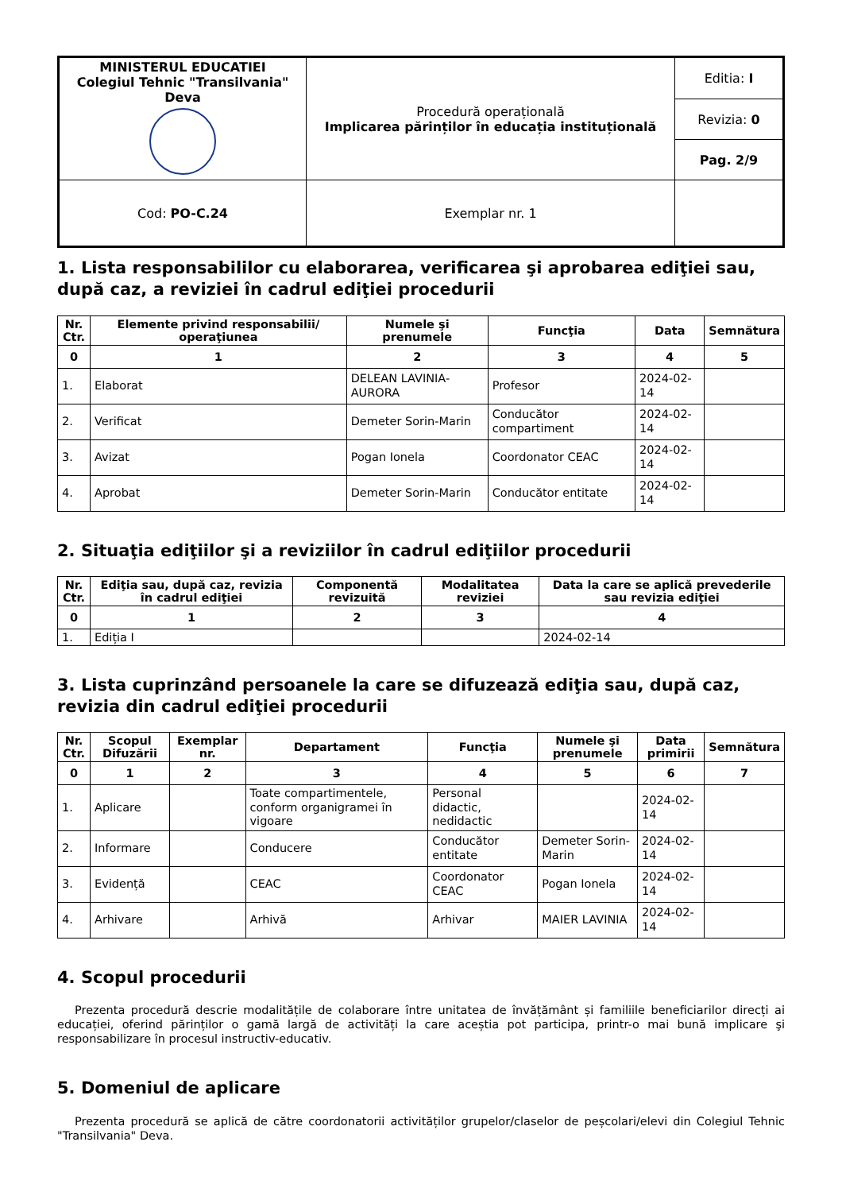| MINISTERUL EDUCATIEI Colegiul Tehnic "Transilvania" Deva | Procedură operațională Implicarea părinților în educația instituțională | Editia: I |
| | | Revizia: 0 |
| | | Pag. 2/9 |
| Cod: PO-C.24 | Exemplar nr. 1 | |
1. Lista responsabililor cu elaborarea, verificarea şi aprobarea ediţiei sau, după caz, a reviziei în cadrul ediţiei procedurii
| Nr. Ctr. | Elemente privind responsabilii/ operaţiunea | Numele şi prenumele | Funcţia | Data | Semnătura |
| --- | --- | --- | --- | --- | --- |
| 0 | 1 | 2 | 3 | 4 | 5 |
| 1. | Elaborat | DELEAN LAVINIA-AURORA | Profesor | 2024-02-14 | |
| 2. | Verificat | Demeter Sorin-Marin | Conducător compartiment | 2024-02-14 | |
| 3. | Avizat | Pogan Ionela | Coordonator CEAC | 2024-02-14 | |
| 4. | Aprobat | Demeter Sorin-Marin | Conducător entitate | 2024-02-14 | |
2. Situaţia ediţiilor şi a reviziilor în cadrul ediţiilor procedurii
| Nr. Ctr. | Ediţia sau, după caz, revizia în cadrul ediţiei | Componentă revizuită | Modalitatea reviziei | Data la care se aplică prevederile sau revizia ediţiei |
| --- | --- | --- | --- | --- |
| 0 | 1 | 2 | 3 | 4 |
| 1. | Ediția I | | | 2024-02-14 |
3. Lista cuprinzând persoanele la care se difuzează ediţia sau, după caz, revizia din cadrul ediţiei procedurii
| Nr. Ctr. | Scopul Difuzării | Exemplar nr. | Departament | Funcţia | Numele şi prenumele | Data primirii | Semnătura |
| --- | --- | --- | --- | --- | --- | --- | --- |
| 0 | 1 | 2 | 3 | 4 | 5 | 6 | 7 |
| 1. | Aplicare | | Toate compartimentele, conform organigramei în vigoare | Personal didactic, nedidactic | | 2024-02-14 | |
| 2. | Informare | | Conducere | Conducător entitate | Demeter Sorin-Marin | 2024-02-14 | |
| 3. | Evidență | | CEAC | Coordonator CEAC | Pogan Ionela | 2024-02-14 | |
| 4. | Arhivare | | Arhivă | Arhivar | MAIER LAVINIA | 2024-02-14 | |
4. Scopul procedurii
Prezenta procedură descrie modalitățile de colaborare între unitatea de învățământ și familiile beneficiarilor direcți ai educației, oferind părinților o gamă largă de activități la care aceștia pot participa, printr-o mai bună implicare şi responsabilizare în procesul instructiv-educativ.
5. Domeniul de aplicare
Prezenta procedură se aplică de către coordonatorii activităților grupelor/claselor de peșcolari/elevi din Colegiul Tehnic "Transilvania" Deva.